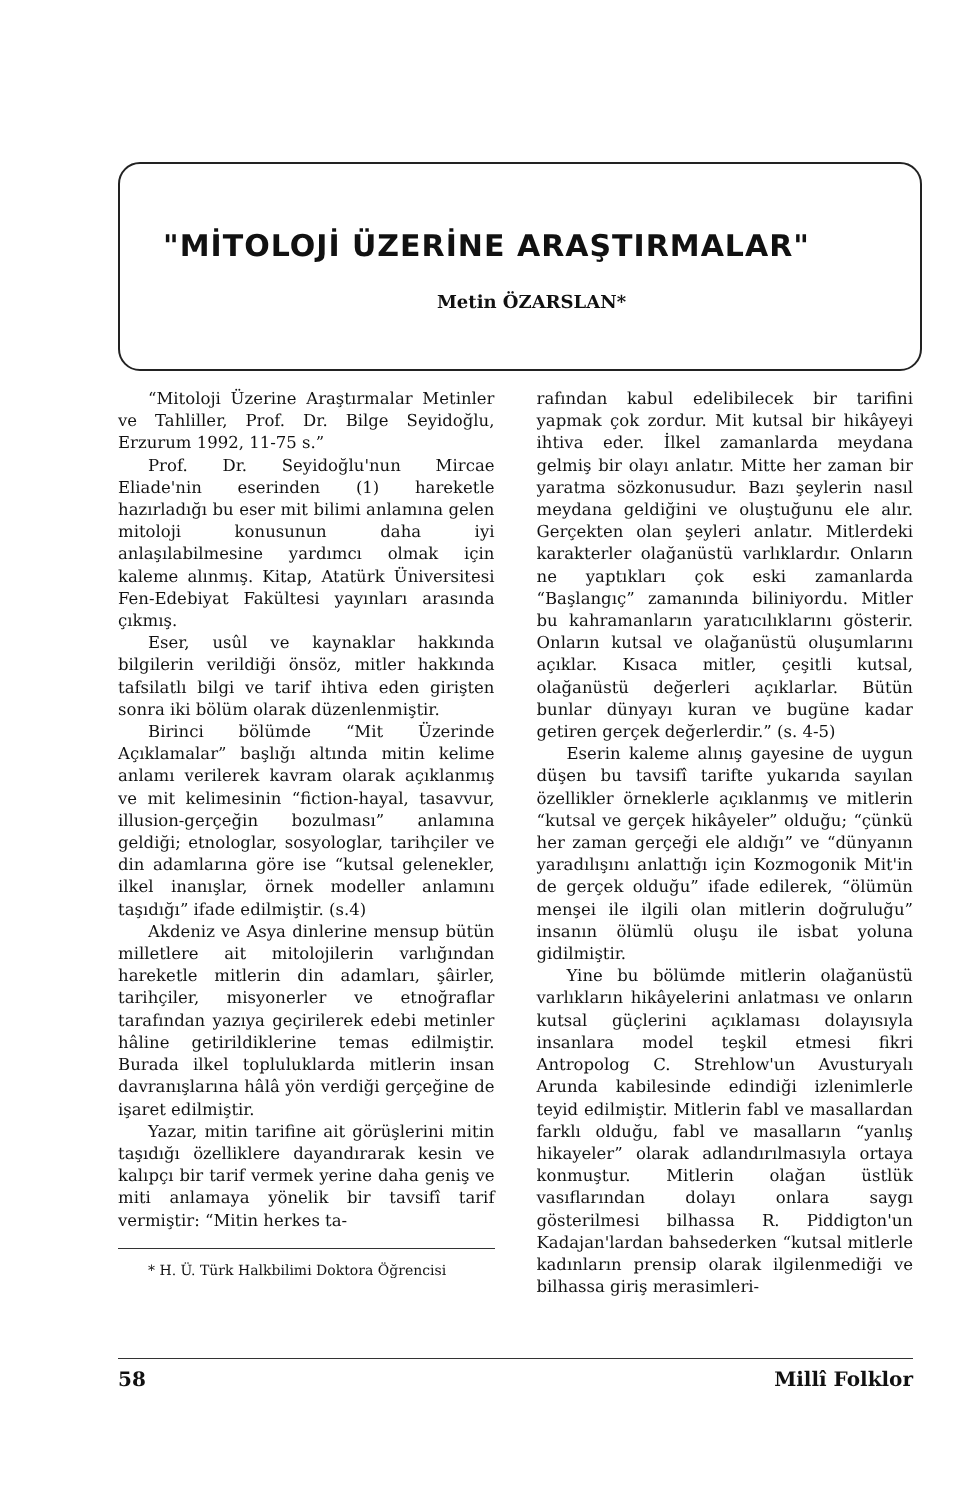"MİTOLOJİ ÜZERİNE ARAŞTIRMALAR"
Metin ÖZARSLAN*
“Mitoloji Üzerine Araştırmalar Metinler ve Tahliller, Prof. Dr. Bilge Seyidoğlu, Erzurum 1992, 11-75 s.”
Prof. Dr. Seyidoğlu'nun Mircae Eliade'nin eserinden (1) hareketle hazırladığı bu eser mit bilimi anlamına gelen mitoloji konusunun daha iyi anlaşılabilmesine yardımcı olmak için kaleme alınmış. Kitap, Atatürk Üniversitesi Fen-Edebiyat Fakültesi yayınları arasında çıkmış.
Eser, usûl ve kaynaklar hakkında bilgilerin verildiği önsöz, mitler hakkında tafsilatlı bilgi ve tarif ihtiva eden girişten sonra iki bölüm olarak düzenlenmiştir.
Birinci bölümde “Mit Üzerinde Açıklamalar” başlığı altında mitin kelime anlamı verilerek kavram olarak açıklanmış ve mit kelimesinin “fiction-hayal, tasavvur, illusion-gerçeğin bozulması” anlamına geldiği; etnologlar, sosyologlar, tarihçiler ve din adamlarına göre ise “kutsal gelenekler, ilkel inanışlar, örnek modeller anlamını taşıdığı” ifade edilmiştir. (s.4)
Akdeniz ve Asya dinlerine mensup bütün milletlere ait mitolojilerin varlığından hareketle mitlerin din adamları, şâirler, tarihçiler, misyonerler ve etnoğraflar tarafından yazıya geçirilerek edebi metinler hâline getirildiklerine temas edilmiştir. Burada ilkel topluluklarda mitlerin insan davranışlarına hâlâ yön verdiği gerçeğine de işaret edilmiştir.
Yazar, mitin tarifine ait görüşlerini mitin taşıdığı özelliklere dayandırarak kesin ve kalıpçı bir tarif vermek yerine daha geniş ve miti anlamaya yönelik bir tavsifî tarif vermiştir: “Mitin herkes ta-
* H. Ü. Türk Halkbilimi Doktora Öğrencisi
rafından kabul edelibilecek bir tarifini yapmak çok zordur. Mit kutsal bir hikâyeyi ihtiva eder. İlkel zamanlarda meydana gelmiş bir olayı anlatır. Mitte her zaman bir yaratma sözkonusudur. Bazı şeylerin nasıl meydana geldiğini ve oluştuğunu ele alır. Gerçekten olan şeyleri anlatır. Mitlerdeki karakterler olağanüstü varlıklardır. Onların ne yaptıkları çok eski zamanlarda “Başlangıç” zamanında biliniyordu. Mitler bu kahramanların yaratıcılıklarını gösterir. Onların kutsal ve olağanüstü oluşumlarını açıklar. Kısaca mitler, çeşitli kutsal, olağanüstü değerleri açıklarlar. Bütün bunlar dünyayı kuran ve bugüne kadar getiren gerçek değerlerdir.” (s. 4-5)
Eserin kaleme alınış gayesine de uygun düşen bu tavsifî tarifte yukarıda sayılan özellikler örneklerle açıklanmış ve mitlerin “kutsal ve gerçek hikâyeler” olduğu; “çünkü her zaman gerçeği ele aldığı” ve “dünyanın yaradılışını anlattığı için Kozmogonik Mit'in de gerçek olduğu” ifade edilerek, “ölümün menşei ile ilgili olan mitlerin doğruluğu” insanın ölümlü oluşu ile isbat yoluna gidilmiştir.
Yine bu bölümde mitlerin olağanüstü varlıkların hikâyelerini anlatması ve onların kutsal güçlerini açıklaması dolayısıyla insanlara model teşkil etmesi fikri Antropolog C. Strehlow'un Avusturyalı Arunda kabilesinde edindiği izlenimlerle teyid edilmiştir. Mitlerin fabl ve masallardan farklı olduğu, fabl ve masalların “yanlış hikayeler” olarak adlandırılmasıyla ortaya konmuştur. Mitlerin olağan üstlük vasıflarından dolayı onlara saygı gösterilmesi bilhassa R. Piddigton'un Kadajan'lardan bahsederken “kutsal mitlerle kadınların prensip olarak ilgilenmediği ve bilhassa giriş merasimleri-
58 Millî Folklor